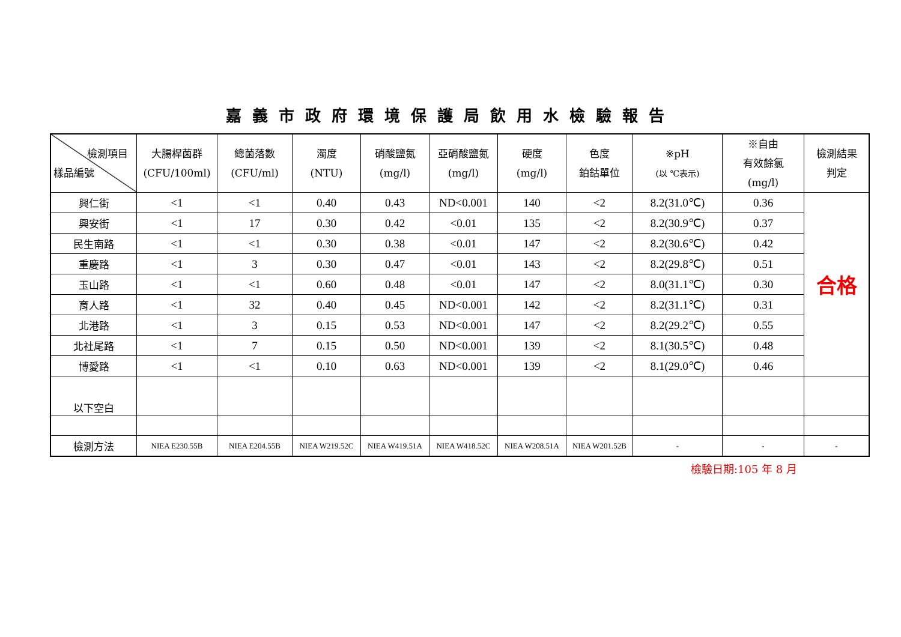嘉義市政府環境保護局飲用水檢驗報告
| 檢測項目 樣品編號 | 大腸桿菌群 (CFU/100ml) | 總菌落數 (CFU/ml) | 濁度 (NTU) | 硝酸鹽氮 (mg/l) | 亞硝酸鹽氮 (mg/l) | 硬度 (mg/l) | 色度 鉑鈷單位 | ※pH (以 ℃表示) | ※自由 有效餘氯 (mg/l) | 檢測結果 判定 |
| --- | --- | --- | --- | --- | --- | --- | --- | --- | --- | --- |
| 興仁街 | <1 | <1 | 0.40 | 0.43 | ND<0.001 | 140 | <2 | 8.2(31.0℃) | 0.36 | 合格 |
| 興安街 | <1 | 17 | 0.30 | 0.42 | <0.01 | 135 | <2 | 8.2(30.9℃) | 0.37 | |
| 民生南路 | <1 | <1 | 0.30 | 0.38 | <0.01 | 147 | <2 | 8.2(30.6℃) | 0.42 | |
| 重慶路 | <1 | 3 | 0.30 | 0.47 | <0.01 | 143 | <2 | 8.2(29.8℃) | 0.51 | |
| 玉山路 | <1 | <1 | 0.60 | 0.48 | <0.01 | 147 | <2 | 8.0(31.1℃) | 0.30 | |
| 育人路 | <1 | 32 | 0.40 | 0.45 | ND<0.001 | 142 | <2 | 8.2(31.1℃) | 0.31 | |
| 北港路 | <1 | 3 | 0.15 | 0.53 | ND<0.001 | 147 | <2 | 8.2(29.2℃) | 0.55 | |
| 北社尾路 | <1 | 7 | 0.15 | 0.50 | ND<0.001 | 139 | <2 | 8.1(30.5℃) | 0.48 | |
| 博愛路 | <1 | <1 | 0.10 | 0.63 | ND<0.001 | 139 | <2 | 8.1(29.0℃) | 0.46 | |
| 以下空白 | | | | | | | | | | |
| 檢測方法 | NIEA E230.55B | NIEA E204.55B | NIEA W219.52C | NIEA W419.51A | NIEA W418.52C | NIEA W208.51A | NIEA W201.52B | - | - | - |
檢驗日期:105 年 8 月